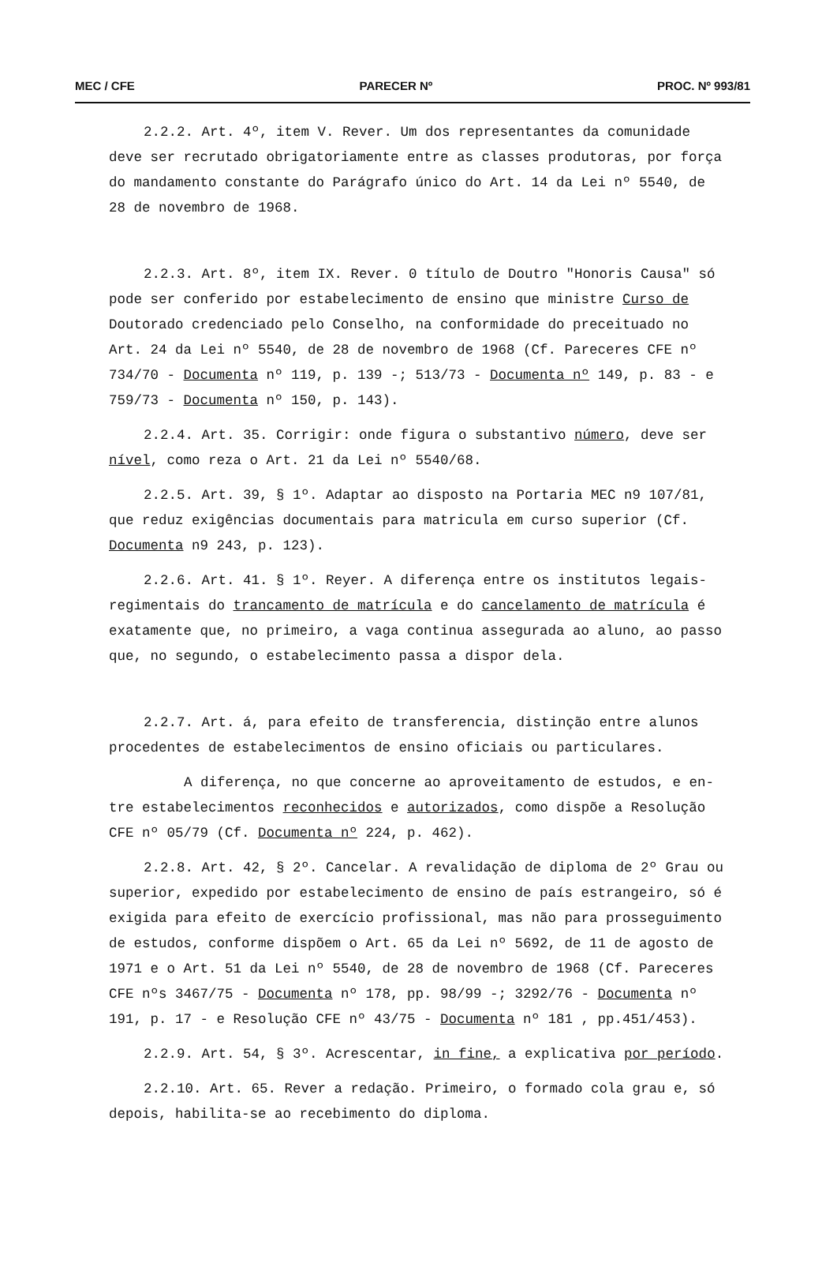MEC / CFE PARECER Nº PROC. Nº 993/81
2.2.2. Art. 4º, item V. Rever. Um dos representantes da comunidade deve ser recrutado obrigatoriamente entre as classes produtoras, por força do mandamento constante do Parágrafo único do Art. 14 da Lei nº 5540, de 28 de novembro de 1968.
2.2.3. Art. 8º, item IX. Rever. 0 título de Doutro "Honoris Causa" só pode ser conferido por estabelecimento de ensino que ministre Curso de Doutorado credenciado pelo Conselho, na conformidade do preceituado no Art. 24 da Lei nº 5540, de 28 de novembro de 1968 (Cf. Pareceres CFE nº 734/70 - Documenta nº 119, p. 139 -; 513/73 - Documenta nº 149, p. 83 - e 759/73 - Documenta nº 150, p. 143).
2.2.4. Art. 35. Corrigir: onde figura o substantivo número, deve ser nível, como reza o Art. 21 da Lei nº 5540/68.
2.2.5. Art. 39, § 1º. Adaptar ao disposto na Portaria MEC n9 107/81, que reduz exigências documentais para matricula em curso superior (Cf. Documenta n9 243, p. 123).
2.2.6. Art. 41. § 1º. Reyer. A diferença entre os institutos legais-regimentais do trancamento de matrícula e do cancelamento de matrícula é exatamente que, no primeiro, a vaga continua assegurada ao aluno, ao passo que, no segundo, o estabelecimento passa a dispor dela.
2.2.7. Art. á, para efeito de transferencia, distinção entre alunos procedentes de estabelecimentos de ensino oficiais ou particulares.
A diferença, no que concerne ao aproveitamento de estudos, e en-tre estabelecimentos reconhecidos e autorizados, como dispõe a Resolução CFE nº 05/79 (Cf. Documenta nº 224, p. 462).
2.2.8. Art. 42, § 2º. Cancelar. A revalidação de diploma de 2º Grau ou superior, expedido por estabelecimento de ensino de país estrangeiro, só é exigida para efeito de exercício profissional, mas não para prosseguimento de estudos, conforme dispõem o Art. 65 da Lei nº 5692, de 11 de agosto de 1971 e o Art. 51 da Lei nº 5540, de 28 de novembro de 1968 (Cf. Pareceres CFE nºs 3467/75 - Documenta nº 178, pp. 98/99 -; 3292/76 - Documenta nº 191, p. 17 - e Resolução CFE nº 43/75 - Documenta nº 181 , pp.451/453).
2.2.9. Art. 54, § 3º. Acrescentar, in fine, a explicativa por período.
2.2.10. Art. 65. Rever a redação. Primeiro, o formado cola grau e, só depois, habilita-se ao recebimento do diploma.